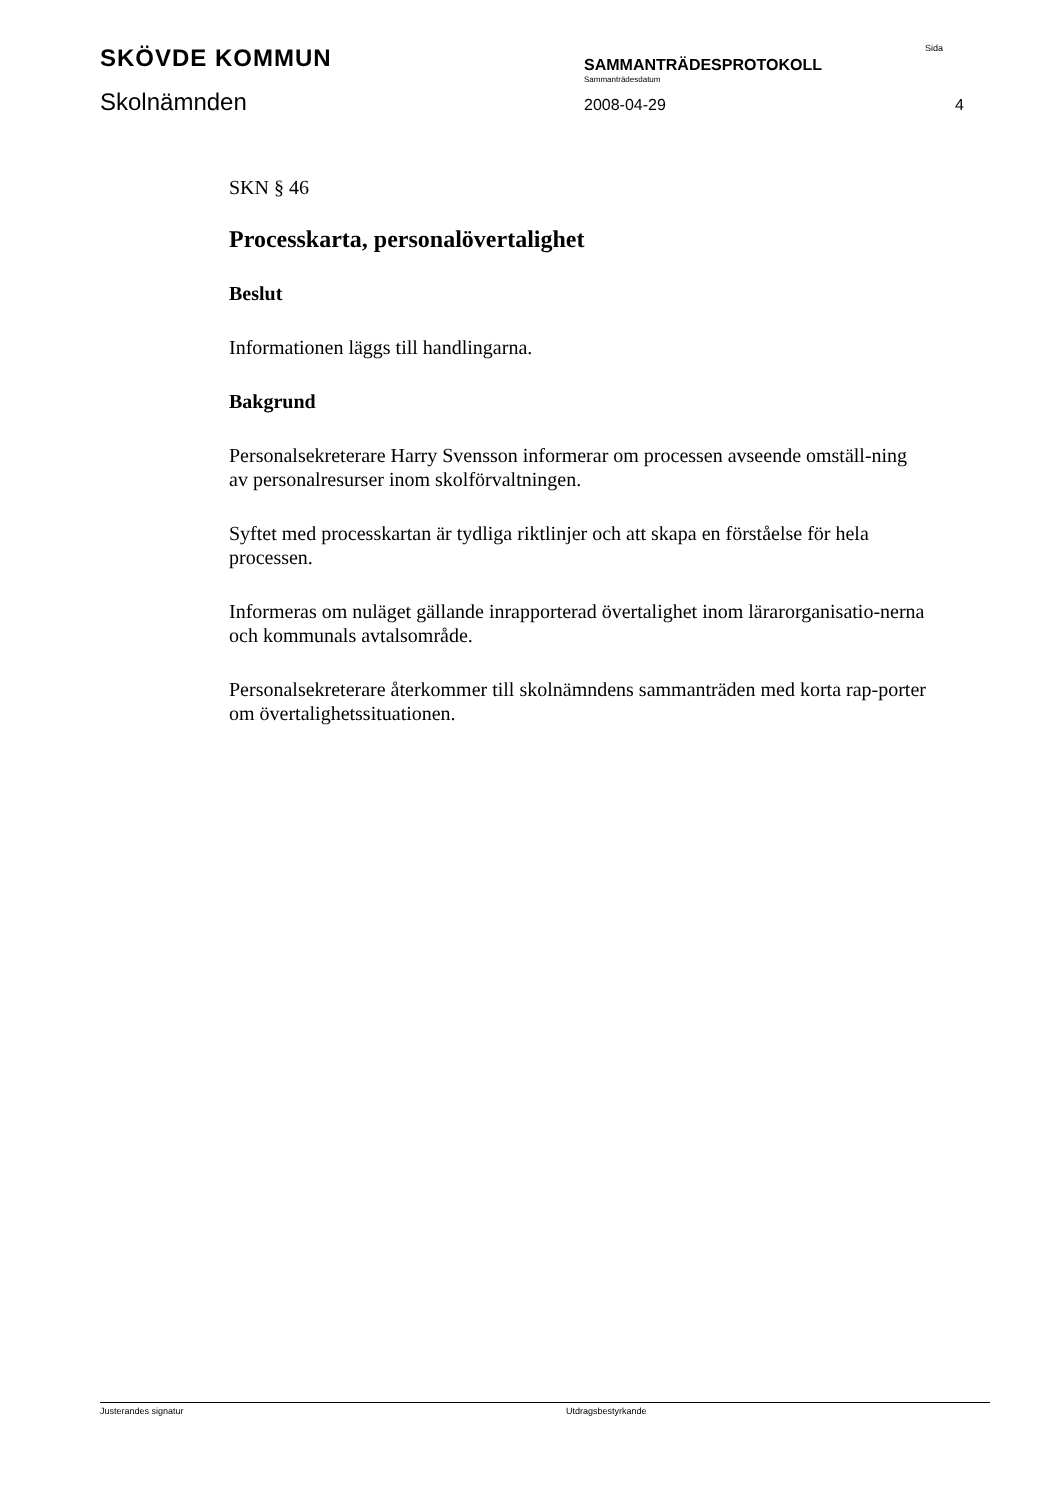SKÖVDE KOMMUN Sida
SAMMANTRÄDESPROTOKOLL
Sammanträdesdatum
Skolnämnden 2008-04-29 4
SKN § 46
Processkarta, personalövertalighet
Beslut
Informationen läggs till handlingarna.
Bakgrund
Personalsekreterare Harry Svensson informerar om processen avseende omställ-ning av personalresurser inom skolförvaltningen.
Syftet med processkartan är tydliga riktlinjer och att skapa en förståelse för hela processen.
Informeras om nuläget gällande inrapporterad övertalighet inom lärarorganisatio-nerna och kommunals avtalsområde.
Personalsekreterare återkommer till skolnämndens sammanträden med korta rap-porter om övertalighetssituationen.
Justerandes signatur Utdragsbestyrkande